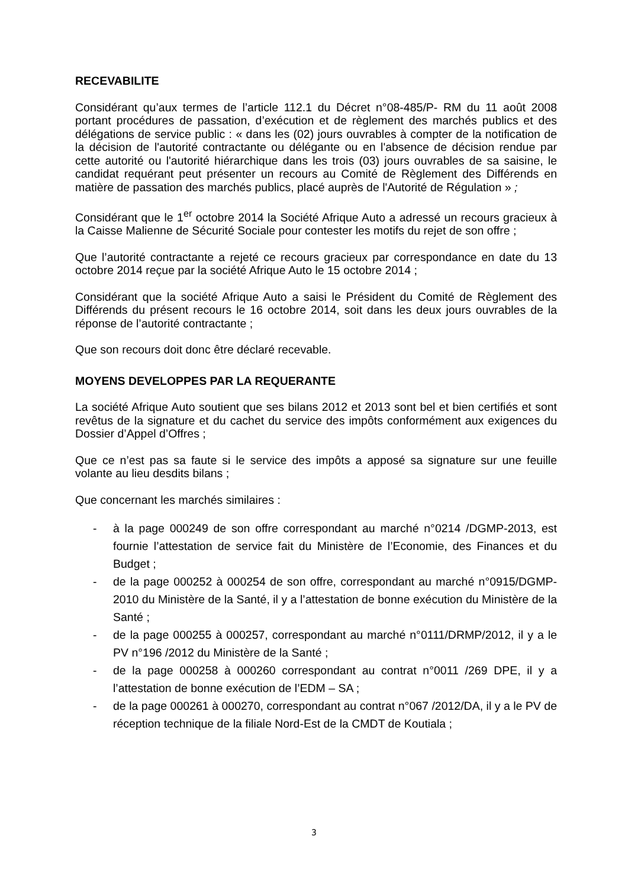RECEVABILITE
Considérant qu’aux termes de l’article 112.1 du Décret n°08-485/P- RM du 11 août 2008 portant procédures de passation, d’exécution et de règlement des marchés publics et des délégations de service public : « dans les (02) jours ouvrables à compter de la notification de la décision de l'autorité contractante ou délégante ou en l'absence de décision rendue par cette autorité ou l'autorité hiérarchique dans les trois (03) jours ouvrables de sa saisine, le candidat requérant peut présenter un recours au Comité de Règlement des Différends en matière de passation des marchés publics, placé auprès de l'Autorité de Régulation » ;
Considérant que le 1<sup>er</sup> octobre 2014 la Société Afrique Auto a adressé un recours gracieux à la Caisse Malienne de Sécurité Sociale pour contester les motifs du rejet de son offre ;
Que l’autorité contractante a rejeté ce recours gracieux par correspondance en date du 13 octobre 2014 reçue par la société Afrique Auto le 15 octobre 2014 ;
Considérant que la société Afrique Auto a saisi le Président du Comité de Règlement des Différends du présent recours le 16 octobre 2014, soit dans les deux jours ouvrables de la réponse de l’autorité contractante ;
Que son recours doit donc être déclaré recevable.
MOYENS DEVELOPPES PAR LA REQUERANTE
La société Afrique Auto soutient que ses bilans 2012 et 2013 sont bel et bien certifiés et sont revêtus de la signature et du cachet du service des impôts conformément aux exigences du Dossier d’Appel d’Offres ;
Que ce n’est pas sa faute si le service des impôts a apposé sa signature sur une feuille volante au lieu desdits bilans ;
Que concernant les marchés similaires :
- à la page 000249 de son offre correspondant au marché n°0214 /DGMP-2013, est fournie l’attestation de service fait du Ministère de l’Economie, des Finances et du Budget ;
- de la page 000252 à 000254 de son offre, correspondant au marché n°0915/DGMP-2010 du Ministère de la Santé, il y a l’attestation de bonne exécution du Ministère de la Santé ;
- de la page 000255 à 000257, correspondant au marché n°0111/DRMP/2012, il y a le PV n°196 /2012 du Ministère de la Santé ;
- de la page 000258 à 000260 correspondant au contrat n°0011 /269 DPE, il y a l’attestation de bonne exécution de l’EDM – SA ;
- de la page 000261 à 000270, correspondant au contrat n°067 /2012/DA, il y a le PV de réception technique de la filiale Nord-Est de la CMDT de Koutiala ;
3